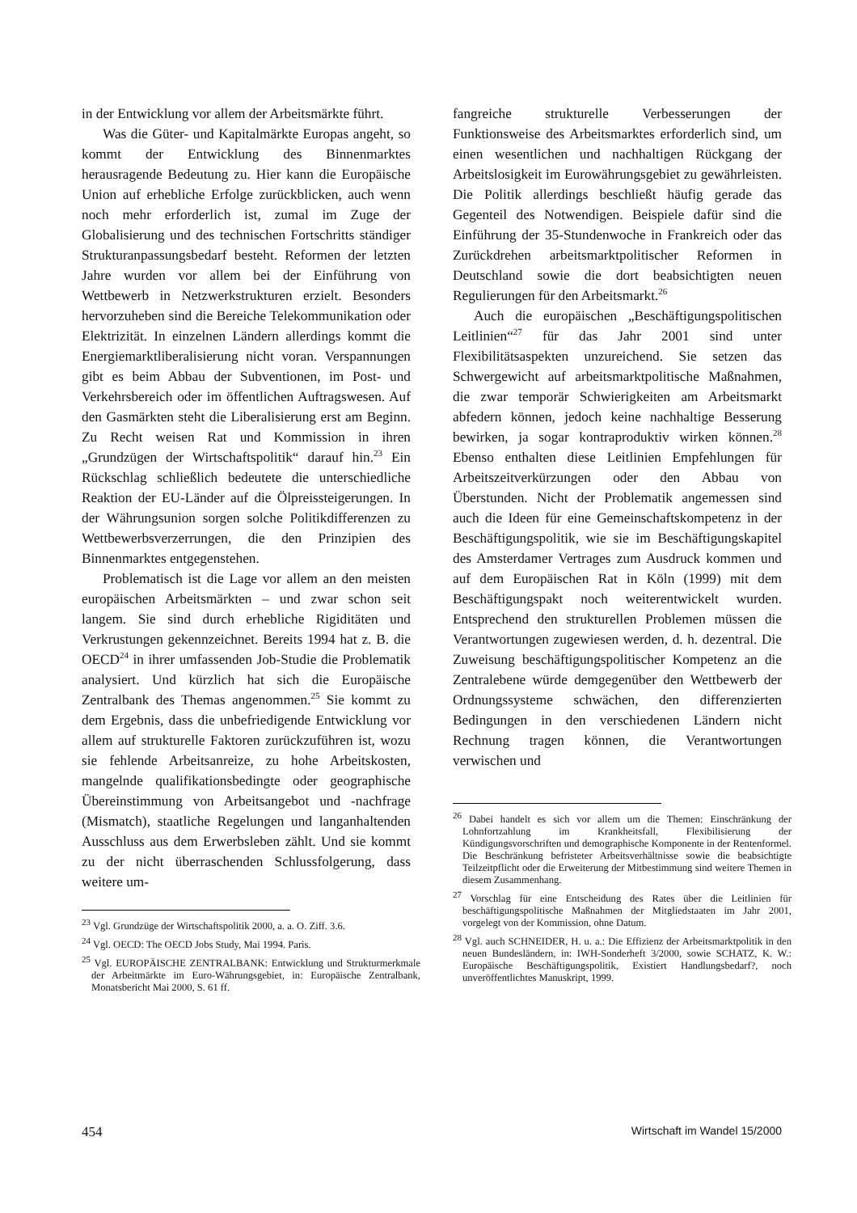in der Entwicklung vor allem der Arbeitsmärkte führt.
Was die Güter- und Kapitalmärkte Europas angeht, so kommt der Entwicklung des Binnenmarktes herausragende Bedeutung zu. Hier kann die Europäische Union auf erhebliche Erfolge zurückblicken, auch wenn noch mehr erforderlich ist, zumal im Zuge der Globalisierung und des technischen Fortschritts ständiger Strukturanpassungsbedarf besteht. Reformen der letzten Jahre wurden vor allem bei der Einführung von Wettbewerb in Netzwerkstrukturen erzielt. Besonders hervorzuheben sind die Bereiche Telekommunikation oder Elektrizität. In einzelnen Ländern allerdings kommt die Energiemarktliberalisierung nicht voran. Verspannungen gibt es beim Abbau der Subventionen, im Post- und Verkehrsbereich oder im öffentlichen Auftragswesen. Auf den Gasmärkten steht die Liberalisierung erst am Beginn. Zu Recht weisen Rat und Kommission in ihren „Grundzügen der Wirtschaftspolitik“ darauf hin.<sup>23</sup> Ein Rückschlag schließlich bedeutete die unterschiedliche Reaktion der EU-Länder auf die Ölpreissteigerungen. In der Währungsunion sorgen solche Politikdifferenzen zu Wettbewerbsverzerrungen, die den Prinzipien des Binnenmarktes entgegenstehen.
Problematisch ist die Lage vor allem an den meisten europäischen Arbeitsmärkten – und zwar schon seit langem. Sie sind durch erhebliche Rigiditäten und Verkrustungen gekennzeichnet. Bereits 1994 hat z. B. die OECD<sup>24</sup> in ihrer umfassenden Job-Studie die Problematik analysiert. Und kürzlich hat sich die Europäische Zentralbank des Themas angenommen.<sup>25</sup> Sie kommt zu dem Ergebnis, dass die unbefriedigende Entwicklung vor allem auf strukturelle Faktoren zurückzuführen ist, wozu sie fehlende Arbeitsanreize, zu hohe Arbeitskosten, mangelnde qualifikationsbedingte oder geographische Übereinstimmung von Arbeitsangebot und -nachfrage (Mismatch), staatliche Regelungen und langanhaltenden Ausschluss aus dem Erwerbsleben zählt. Und sie kommt zu der nicht überraschenden Schlussfolgerung, dass weitere um-
<sup>23</sup> Vgl. Grundzüge der Wirtschaftspolitik 2000, a. a. O. Ziff. 3.6.
<sup>24</sup> Vgl. OECD: The OECD Jobs Study, Mai 1994. Paris.
<sup>25</sup> Vgl. EUROPÄISCHE ZENTRALBANK: Entwicklung und Strukturmerkmale der Arbeitmärkte im Euro-Währungsgebiet, in: Europäische Zentralbank, Monatsbericht Mai 2000, S. 61 ff.
fangreiche strukturelle Verbesserungen der Funktionsweise des Arbeitsmarktes erforderlich sind, um einen wesentlichen und nachhaltigen Rückgang der Arbeitslosigkeit im Eurowährungsgebiet zu gewährleisten. Die Politik allerdings beschließt häufig gerade das Gegenteil des Notwendigen. Beispiele dafür sind die Einführung der 35-Stundenwoche in Frankreich oder das Zurückdrehen arbeitsmarktpolitischer Reformen in Deutschland sowie die dort beabsichtigten neuen Regulierungen für den Arbeitsmarkt.<sup>26</sup>
Auch die europäischen „Beschäftigungspolitischen Leitlinien“<sup>27</sup> für das Jahr 2001 sind unter Flexibilitätsaspekten unzureichend. Sie setzen das Schwergewicht auf arbeitsmarktpolitische Maßnahmen, die zwar temporär Schwierigkeiten am Arbeitsmarkt abfedern können, jedoch keine nachhaltige Besserung bewirken, ja sogar kontraproduktiv wirken können.<sup>28</sup> Ebenso enthalten diese Leitlinien Empfehlungen für Arbeitszeitverkürzungen oder den Abbau von Überstunden. Nicht der Problematik angemessen sind auch die Ideen für eine Gemeinschaftskompetenz in der Beschäftigungspolitik, wie sie im Beschäftigungskapitel des Amsterdamer Vertrages zum Ausdruck kommen und auf dem Europäischen Rat in Köln (1999) mit dem Beschäftigungspakt noch weiterentwickelt wurden. Entsprechend den strukturellen Problemen müssen die Verantwortungen zugewiesen werden, d. h. dezentral. Die Zuweisung beschäftigungspolitischer Kompetenz an die Zentralebene würde demgegenüber den Wettbewerb der Ordnungssysteme schwächen, den differenzierten Bedingungen in den verschiedenen Ländern nicht Rechnung tragen können, die Verantwortungen verwischen und
<sup>26</sup> Dabei handelt es sich vor allem um die Themen: Einschränkung der Lohnfortzahlung im Krankheitsfall, Flexibilisierung der Kündigungsvorschriften und demographische Komponente in der Rentenformel. Die Beschränkung befristeter Arbeitsverhältnisse sowie die beabsichtigte Teilzeitpflicht oder die Erweiterung der Mitbestimmung sind weitere Themen in diesem Zusammenhang.
<sup>27</sup> Vorschlag für eine Entscheidung des Rates über die Leitlinien für beschäftigungspolitische Maßnahmen der Mitgliedstaaten im Jahr 2001, vorgelegt von der Kommission, ohne Datum.
<sup>28</sup> Vgl. auch SCHNEIDER, H. u. a.: Die Effizienz der Arbeitsmarktpolitik in den neuen Bundesländern, in: IWH-Sonderheft 3/2000, sowie SCHATZ, K. W.: Europäische Beschäftigungspolitik, Existiert Handlungsbedarf?, noch unveröffentlichtes Manuskript, 1999.
454 Wirtschaft im Wandel 15/2000